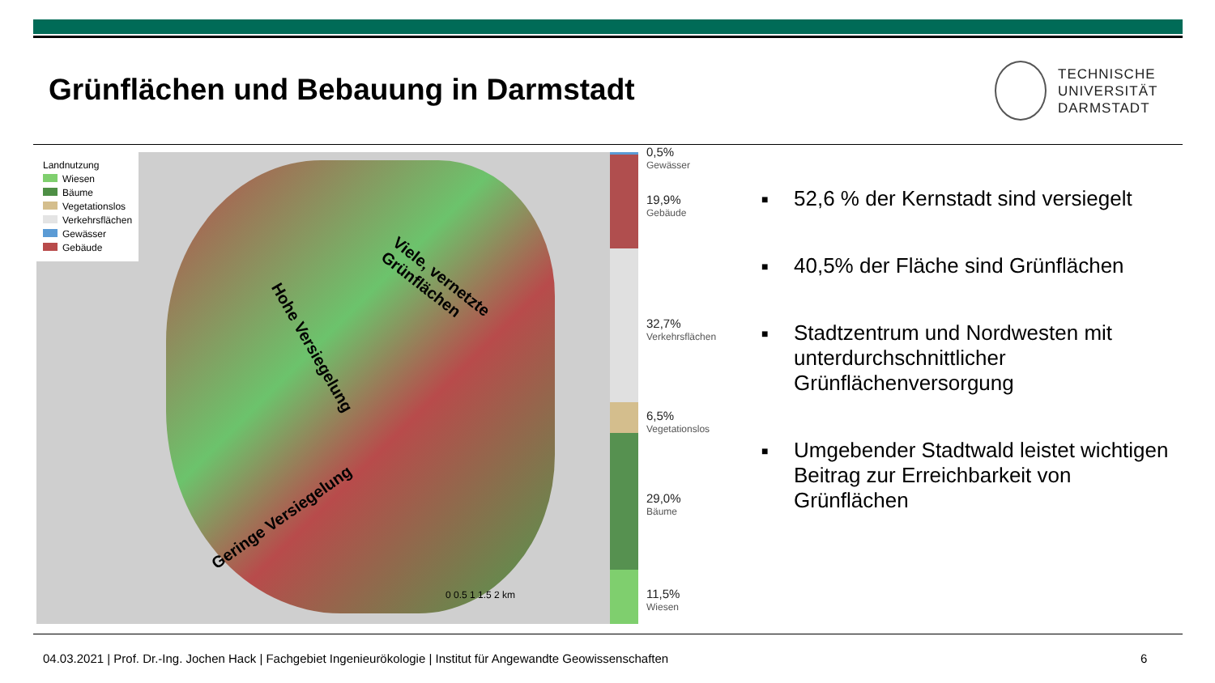Grünflächen und Bebauung in Darmstadt
TECHNISCHE
UNIVERSITÄT
DARMSTADT
Landnutzung
Wiesen
Bäume
Vegetationslos
Verkehrsflächen
Gewässer
Gebäude
Viele, vernetzte
Grünflächen
Hohe Versiegelung
Geringe Versiegelung
0 0.5 1 1.5 2 km
0,5%
Gewässer
19,9%
Gebäude
32,7%
Verkehrsflächen
6,5%
Vegetationslos
29,0%
Bäume
11,5%
Wiesen
■ 52,6 % der Kernstadt sind versiegelt
■ 40,5% der Fläche sind Grünflächen
■ Stadtzentrum und Nordwesten mit unterdurchschnittlicher Grünflächenversorgung
■ Umgebender Stadtwald leistet wichtigen Beitrag zur Erreichbarkeit von Grünflächen
04.03.2021 | Prof. Dr.-Ing. Jochen Hack | Fachgebiet Ingenieurökologie | Institut für Angewandte Geowissenschaften
6